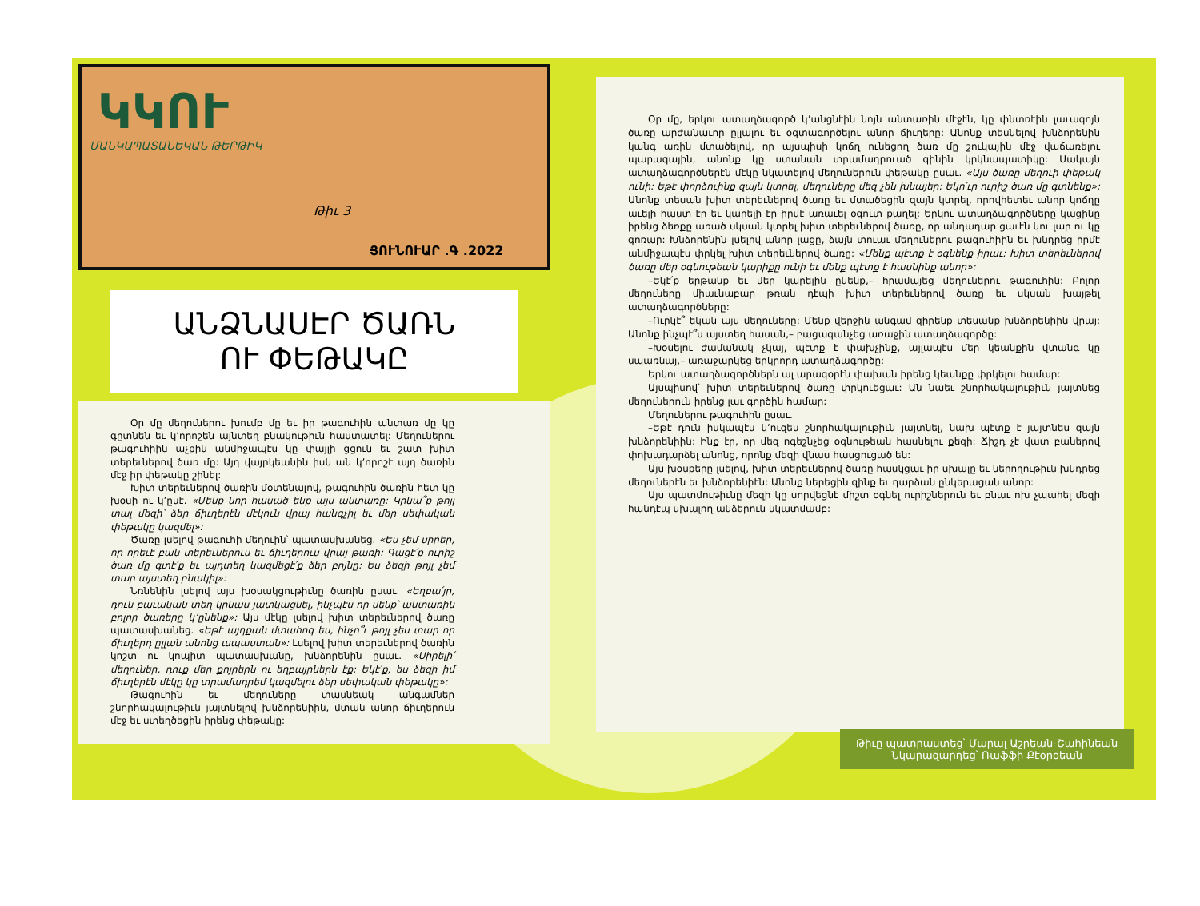ԿԿՈՒ
ՄԱՆԿԱՊԱՏԱՆԵԿԱՆ ԹԵՐԹԻԿ
Թիւ 3
ՅՈՒՆՈՒԱՐ .Գ .2022
ԱՆՁՆԱՍԷՐ ԾԱՌՆ
ՈՒ ՓԵԹԱԿԸ
Օր մը մեղուներու խումբ մը եւ իր թագուհին անտառ մը կը գըտնեն եւ կ՚որոշեն այնտեղ բնակութիւն հաստատել: Մեղուներու թագուհիին աչքին անմիջապէս կը փայլի ցցուն եւ շատ խիտ տերեւներով ծառ մը: Այդ վայրկեանին իսկ ան կ՚որոշէ այդ ծառին մէջ իր փեթակը շինել:
Խիտ տերեւներով ծառին մօտենալով, թագուհին ծառին հետ կը խօսի ու կ՚ըսէ. «Մենք նոր հասած ենք այս անտառը: Կրնա՞ք թոյլ տալ մեզի՝ ձեր ճիւղերէն մէկուն վրայ հանգչիլ եւ մեր սեփական փեթակը կազմել»:
Ծառը լսելով թագուհի մեղուին՝ պատասխանեց. «Ես չեմ սիրեր, որ որեւէ բան տերեւներուս եւ ճիւղերուս վրայ թառի: Գացէ՛ք ուրիշ ծառ մը գտէ՛ք եւ այդտեղ կազմեցէ՛ք ձեր բոյնը: Ես ձեզի թոյլ չեմ տար այստեղ բնակիլ»:
Նռնենին լսելով այս խօսակցութիւնը ծառին ըսաւ. «Եղբա՛յր, դուն բաւական տեղ կրնաս յատկացնել, ինչպէս որ մենք՝ անտառին բոլոր ծառերը կ՚ընենք»: Այս մէկը լսելով խիտ տերեւներով ծառը պատասխանեց. «Եթէ այդքան մտահոգ ես, ինչո՞ւ թոյլ չես տար որ ճիւղերդ ըլլան անոնց ապաստան»: Լսելով խիտ տերեւներով ծառին կոշտ ու կոպիտ պատասխանը, խնձորենին ըսաւ. «Սիրելի՛ մեղուներ, դուք մեր քոյրերն ու եղբայրներն էք: Եկէ՛ք, ես ձեզի իմ ճիւղերէն մէկը կը տրամադրեմ կազմելու ձեր սեփական փեթակը»:
Թագուհին եւ մեղուները տասնեակ անգամներ շնորհակալութիւն յայտնելով խնձորենիին, մտան անոր ճիւղերուն մէջ եւ ստեղծեցին իրենց փեթակը:
Օր մը, երկու ատաղձագործ կ՚անցնէին նոյն անտառին մէջէն, կը փնտռէին լաւագոյն ծառը արժանաւոր ըլլալու եւ օգտագործելու անոր ճիւղերը: Անոնք տեսնելով խնձորենին կանգ առին մտածելով, որ այսպիսի կոճղ ունեցող ծառ մը շուկային մէջ վաճառելու պարագային, անոնք կը ստանան տրամադրուած գինին կրկնապատիկը: Սակայն ատաղձագործներէն մէկը նկատելով մեղուներուն փեթակը ըսաւ. «Այս ծառը մեղուի փեթակ ունի: Եթէ փորձուինք զայն կտրել, մեղուները մեզ չեն խնայեր: Եկո՛ւր ուրիշ ծառ մը գտնենք»: Անոնք տեսան խիտ տերեւներով ծառը եւ մտածեցին զայն կտրել, որովհետեւ անոր կոճղը աւելի հաստ էր եւ կարելի էր իրմէ առաւել օգուտ քաղել: Երկու ատաղձագործները կացինը իրենց ձեռքը առած սկսան կտրել խիտ տերեւներով ծառը, որ անդադար ցաւէն կու լար ու կը գոռար: Խնձորենին լսելով անոր լացը, ձայն տուաւ մեղուներու թագուհիին եւ խնդրեց իրմէ անմիջապէս փրկել խիտ տերեւներով ծառը: «Մենք պէտք է օգնենք իրաւ: Խիտ տերեւներով ծառը մեր օգնութեան կարիքը ունի եւ մենք պէտք է հասնինք անոր»:
–Եկէ՛ք երթանք եւ մեր կարելին ընենք,– հրամայեց մեղուներու թագուհին: Բոլոր մեղուները միաւնաբար թռան դէպի խիտ տերեւներով ծառը եւ սկսան խայթել ատաղձագործները:
–Ուրկէ՞ եկան այս մեղուները: Մենք վերջին անգամ զիրենք տեսանք խնձորենիին վրայ: Անոնք ինչպէ՞ս այստեղ հասան,– բացագանչեց առաջին ատաղձագործը:
–Խօսելու ժամանակ չկայ, պէտք է փախչինք, այլապէս մեր կեանքին վտանգ կը սպառնայ,– առաջարկեց երկրորդ ատաղձագործը:
Երկու ատաղձագործներն ալ արագօրէն փախան իրենց կեանքը փրկելու համար:
Այսպիսով՝ խիտ տերեւներով ծառը փրկուեցաւ: Ան նաեւ շնորհակալութիւն յայտնեց մեղուներուն իրենց լաւ գործին համար:
Մեղուներու թագուհին ըսաւ.
–Եթէ դուն իսկապէս կ՚ուզես շնորհակալութիւն յայտնել, նախ պէտք է յայտնես զայն խնձորենիին: Ինք էր, որ մեզ ոգեշնչեց օգնութեան հասնելու քեզի: Ճիշդ չէ վատ բաներով փոխադարձել անոնց, որոնք մեզի վնաս հասցուցած են:
Այս խօսքերը լսելով, խիտ տերեւներով ծառը հասկցաւ իր սխալը եւ ներողութիւն խնդրեց մեղուներէն եւ խնձորենիէն: Անոնք ներեցին զինք եւ դարձան ընկերացան անոր:
Այս պատմութիւնը մեզի կը սորվեցնէ միշտ օգնել ուրիշներուն եւ բնաւ ոխ չպահել մեզի հանդէպ սխալող անձերուն նկատմամբ:
Թիւը պատրաստեց՝ Մարալ Աշրեան-Շահինեան
Նկարազարդեց՝ Ռաֆֆի Քէօրօեան